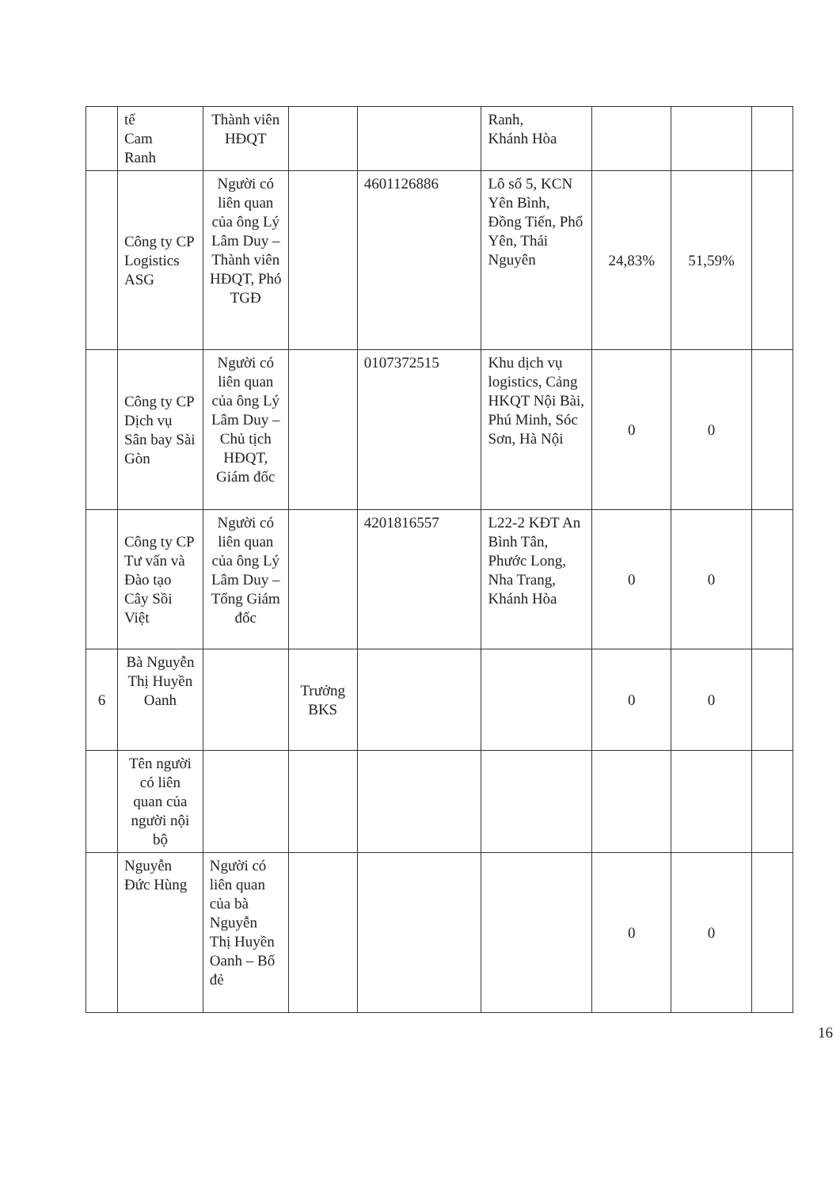| | tế Cam Ranh | Thành viên HĐQT | | | Ranh, Khánh Hòa | | | |
| | Công ty CP Logistics ASG | Người có liên quan của ông Lý Lâm Duy – Thành viên HĐQT, Phó TGĐ | | 4601126886 | Lô số 5, KCN Yên Bình, Đồng Tiến, Phổ Yên, Thái Nguyên | 24,83% | 51,59% | |
| | Công ty CP Dịch vụ Sân bay Sài Gòn | Người có liên quan của ông Lý Lâm Duy – Chủ tịch HĐQT, Giám đốc | | 0107372515 | Khu dịch vụ logistics, Cảng HKQT Nội Bài, Phú Minh, Sóc Sơn, Hà Nội | 0 | 0 | |
| | Công ty CP Tư vấn và Đào tạo Cây Sồi Việt | Người có liên quan của ông Lý Lâm Duy – Tổng Giám đốc | | 4201816557 | L22-2 KĐT An Bình Tân, Phước Long, Nha Trang, Khánh Hòa | 0 | 0 | |
| 6 | Bà Nguyễn Thị Huyền Oanh | | Trưởng BKS | | | 0 | 0 | |
| | Tên người có liên quan của người nội bộ | | | | | | | |
| | Nguyễn Đức Hùng | Người có liên quan của bà Nguyễn Thị Huyền Oanh – Bố đẻ | | | | 0 | 0 | |
16